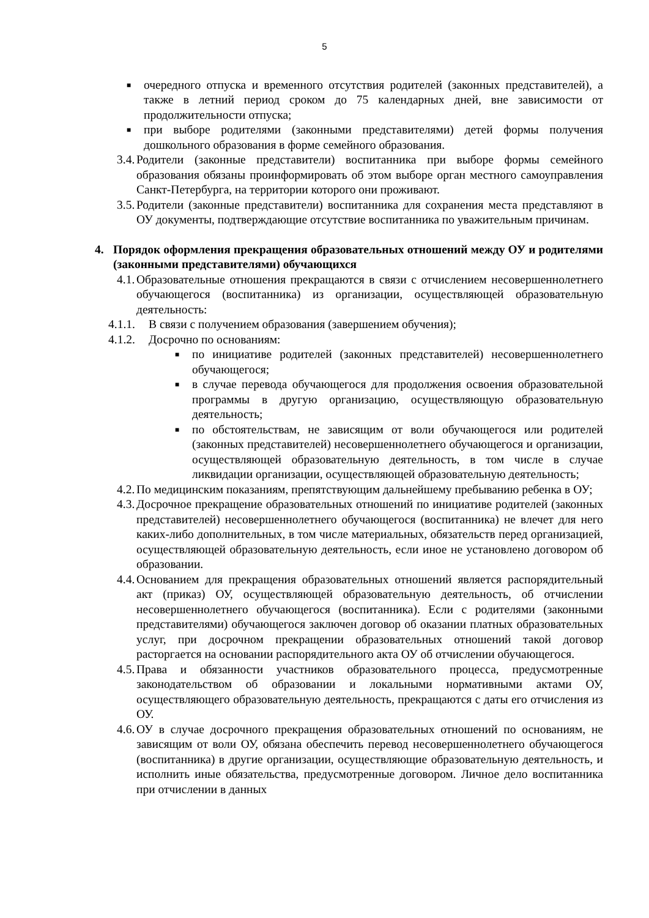5
■ очередного отпуска и временного отсутствия родителей (законных представителей), а также в летний период сроком до 75 календарных дней, вне зависимости от продолжительности отпуска;
■ при выборе родителями (законными представителями) детей формы получения дошкольного образования в форме семейного образования.
3.4. Родители (законные представители) воспитанника при выборе формы семейного образования обязаны проинформировать об этом выборе орган местного самоуправления Санкт-Петербурга, на территории которого они проживают.
3.5. Родители (законные представители) воспитанника для сохранения места представляют в ОУ документы, подтверждающие отсутствие воспитанника по уважительным причинам.
4. Порядок оформления прекращения образовательных отношений между ОУ и родителями (законными представителями) обучающихся
4.1. Образовательные отношения прекращаются в связи с отчислением несовершеннолетнего обучающегося (воспитанника) из организации, осуществляющей образовательную деятельность:
4.1.1. В связи с получением образования (завершением обучения);
4.1.2. Досрочно по основаниям:
■ по инициативе родителей (законных представителей) несовершеннолетнего обучающегося;
■ в случае перевода обучающегося для продолжения освоения образовательной программы в другую организацию, осуществляющую образовательную деятельность;
■ по обстоятельствам, не зависящим от воли обучающегося или родителей (законных представителей) несовершеннолетнего обучающегося и организации, осуществляющей образовательную деятельность, в том числе в случае ликвидации организации, осуществляющей образовательную деятельность;
4.2. По медицинским показаниям, препятствующим дальнейшему пребыванию ребенка в ОУ;
4.3. Досрочное прекращение образовательных отношений по инициативе родителей (законных представителей) несовершеннолетнего обучающегося (воспитанника) не влечет для него каких-либо дополнительных, в том числе материальных, обязательств перед организацией, осуществляющей образовательную деятельность, если иное не установлено договором об образовании.
4.4. Основанием для прекращения образовательных отношений является распорядительный акт (приказ) ОУ, осуществляющей образовательную деятельность, об отчислении несовершеннолетнего обучающегося (воспитанника). Если с родителями (законными представителями) обучающегося заключен договор об оказании платных образовательных услуг, при досрочном прекращении образовательных отношений такой договор расторгается на основании распорядительного акта ОУ об отчислении обучающегося.
4.5. Права и обязанности участников образовательного процесса, предусмотренные законодательством об образовании и локальными нормативными актами ОУ, осуществляющего образовательную деятельность, прекращаются с даты его отчисления из ОУ.
4.6. ОУ в случае досрочного прекращения образовательных отношений по основаниям, не зависящим от воли ОУ, обязана обеспечить перевод несовершеннолетнего обучающегося (воспитанника) в другие организации, осуществляющие образовательную деятельность, и исполнить иные обязательства, предусмотренные договором. Личное дело воспитанника при отчислении в данных